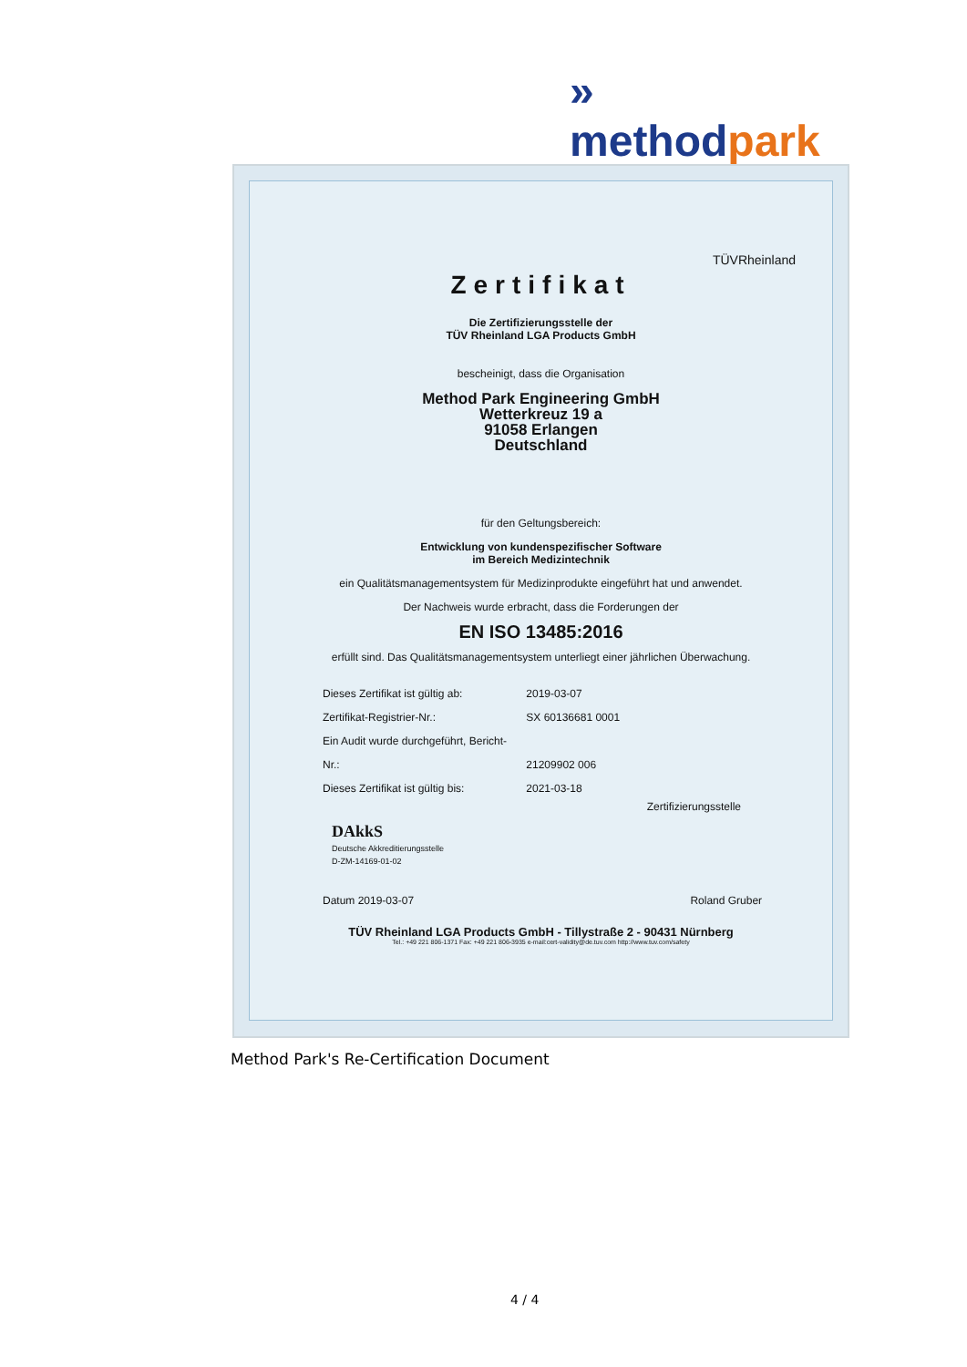» methodpark
TÜVRheinland
Zertifikat
Die Zertifizierungsstelle der
TÜV Rheinland LGA Products GmbH
bescheinigt, dass die Organisation
Method Park Engineering GmbH
Wetterkreuz 19 a
91058 Erlangen
Deutschland
für den Geltungsbereich:
Entwicklung von kundenspezifischer Software
im Bereich Medizintechnik
ein Qualitätsmanagementsystem für Medizinprodukte eingeführt hat und anwendet.
Der Nachweis wurde erbracht, dass die Forderungen der
EN ISO 13485:2016
erfüllt sind. Das Qualitätsmanagementsystem unterliegt einer jährlichen Überwachung.
Dieses Zertifikat ist gültig ab: 2019-03-07
Zertifikat-Registrier-Nr.: SX 60136681 0001
Ein Audit wurde durchgeführt, Bericht-Nr.: 21209902 006
Dieses Zertifikat ist gültig bis: 2021-03-18
Zertifizierungsstelle
DAkkS
Deutsche Akkreditierungsstelle
D-ZM-14169-01-02
Datum 2019-03-07 Roland Gruber
TÜV Rheinland LGA Products GmbH - Tillystraße 2 - 90431 Nürnberg
Tel.: +49 221 806-1371 Fax: +49 221 806-3935 e-mail:cert-validity@de.tuv.com http://www.tuv.com/safety
Method Park's Re-Certification Document
4 / 4